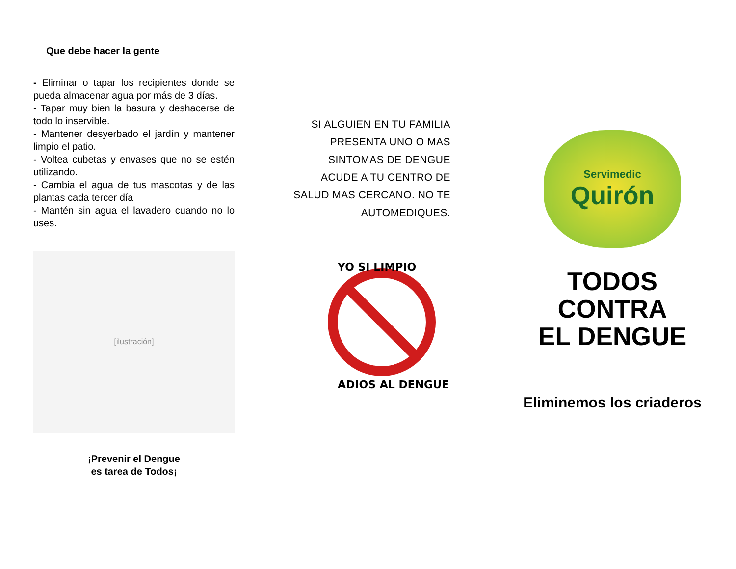Que debe hacer la gente
- Eliminar o tapar los recipientes donde se pueda almacenar agua por más de 3 días.
- Tapar muy bien la basura y deshacerse de todo lo inservible.
- Mantener desyerbado el jardín y mantener limpio el patio.
- Voltea cubetas y envases que no se estén utilizando.
- Cambia el agua de tus mascotas y de las plantas cada tercer día
- Mantén sin agua el lavadero cuando no lo uses.
[ilustración]
¡Prevenir el Dengue
es tarea de Todos¡
SI ALGUIEN EN TU FAMILIA PRESENTA UNO O MAS SINTOMAS DE DENGUE ACUDE A TU CENTRO DE SALUD MAS CERCANO. NO TE AUTOMEDIQUES.
YO SI LIMPIO
ADIOS AL DENGUE
Servimedic
Quirón
TODOS CONTRA
EL DENGUE
Eliminemos los criaderos